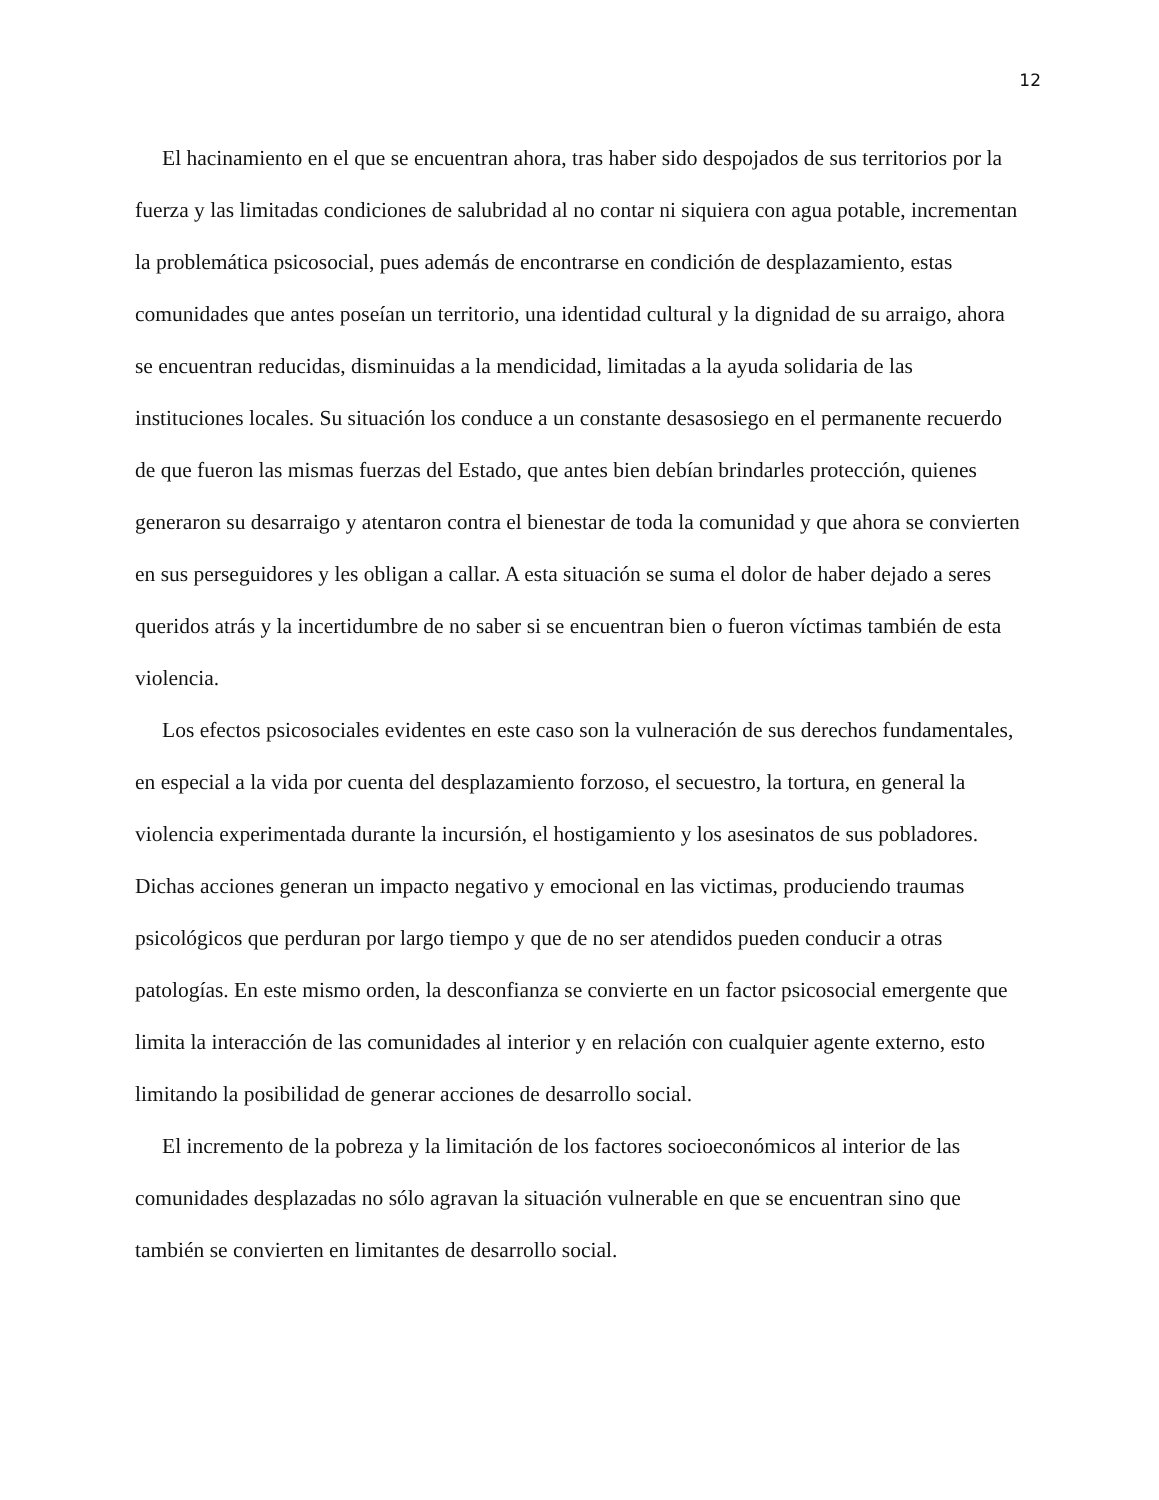12
El hacinamiento en el que se encuentran ahora, tras haber sido despojados de sus territorios por la fuerza y las limitadas condiciones de salubridad al no contar ni siquiera con agua potable, incrementan la problemática psicosocial, pues además de encontrarse en condición de desplazamiento, estas comunidades que antes poseían un territorio, una identidad cultural y la dignidad de su arraigo, ahora se encuentran reducidas, disminuidas a la mendicidad, limitadas a la ayuda solidaria de las instituciones locales. Su situación los conduce a un constante desasosiego en el permanente recuerdo de que fueron las mismas fuerzas del Estado, que antes bien debían brindarles protección, quienes generaron su desarraigo y atentaron contra el bienestar de toda la comunidad y que ahora se convierten en sus perseguidores y les obligan a callar. A esta situación se suma el dolor de haber dejado a seres queridos atrás y la incertidumbre de no saber si se encuentran bien o fueron víctimas también de esta violencia.
Los efectos psicosociales evidentes en este caso son la vulneración de sus derechos fundamentales, en especial a la vida por cuenta del desplazamiento forzoso, el secuestro, la tortura, en general la violencia experimentada durante la incursión, el hostigamiento y los asesinatos de sus pobladores. Dichas acciones generan un impacto negativo y emocional en las victimas, produciendo traumas psicológicos que perduran por largo tiempo y que de no ser atendidos pueden conducir a otras patologías. En este mismo orden, la desconfianza se convierte en un factor psicosocial emergente que limita la interacción de las comunidades al interior y en relación con cualquier agente externo, esto limitando la posibilidad de generar acciones de desarrollo social.
El incremento de la pobreza y la limitación de los factores socioeconómicos al interior de las comunidades desplazadas no sólo agravan la situación vulnerable en que se encuentran sino que también se convierten en limitantes de desarrollo social.